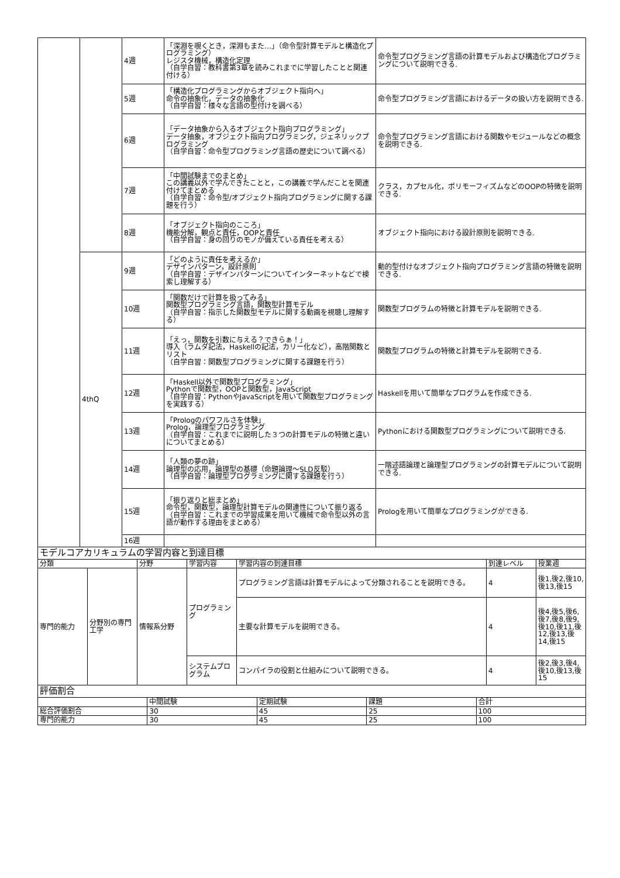| | | 4週 | 「深淵を覗くとき，深淵もまた…」（命令型計算モデルと構造化プログラミング） レジスタ機械，構造化定理 （自学自習：教科書第3章を読みこれまでに学習したことと関連付ける） | 命令型プログラミング言語の計算モデルおよび構造化プログラミングについて説明できる. |
| | | 5週 | 「構造化プログラミングからオブジェクト指向へ」 命令の抽象化，データの抽象化 （自学自習：様々な言語の型付けを調べる） | 命令型プログラミング言語におけるデータの扱い方を説明できる. |
| | | 6週 | 「データ抽象から入るオブジェクト指向プログラミング」 データ抽象，オブジェクト指向プログラミング，ジェネリックプログラミング （自学自習：命令型プログラミング言語の歴史について調べる） | 命令型プログラミング言語における関数やモジュールなどの概念を説明できる. |
| | | 7週 | 「中間試験までのまとめ」 この講義以外で学んできたことと，この講義で学んだことを関連付けてまとめる （自学自習：命令型/オブジェクト指向プログラミングに関する課題を行う） | クラス，カプセル化，ポリモーフィズムなどのOOPの特徴を説明できる. |
| | | 8週 | 「オブジェクト指向のこころ」 機能分解，観点と責任，OOPと責任 （自学自習：身の回りのモノが備えている責任を考える） | オブジェクト指向における設計原則を説明できる. |
| | 4thQ | 9週 | 「どのように責任を考えるか」 デザインパターン，設計原則 （自学自習：デザインパターンについてインターネットなどで検索し理解する） | 動的型付けなオブジェクト指向プログラミング言語の特徴を説明できる. |
| | | 10週 | 「関数だけで計算を扱ってみる」 関数型プログラミング言語，関数型計算モデル （自学自習：指示した関数型モデルに関する動画を視聴し理解する） | 関数型プログラムの特徴と計算モデルを説明できる. |
| | | 11週 | 「えっ，関数を引数に与える？できらぁ！」 導入（ラムダ記法，Haskellの記法，カリー化など），高階関数とリスト （自学自習：関数型プログラミングに関する課題を行う） | 関数型プログラムの特徴と計算モデルを説明できる. |
| | | 12週 | 「Haskell以外で関数型プログラミング」 Pythonで関数型，OOPと関数型，JavaScript （自学自習：PythonやJavaScriptを用いて関数型プログラミングを実践する） | Haskellを用いて簡単なプログラムを作成できる. |
| | | 13週 | 「Prologのパワフルさを体験」 Prolog，論理型プログラミング （自学自習：これまでに説明した３つの計算モデルの特徴と違いについてまとめる） | Pythonにおける関数型プログラミングについて説明できる. |
| | | 14週 | 「人類の夢の跡」 論理型の応用，論理型の基礎（命題論理～SLD反駁） （自学自習：論理型プログラミングに関する課題を行う） | 一階述語論理と論理型プログラミングの計算モデルについて説明できる. |
| | | 15週 | 「振り返りと総まとめ」 命令型，関数型，論理型計算モデルの関連性について振り返る （自学自習：これまでの学習成果を用いて機械で命令型以外の言語が動作する理由をまとめる） | Prologを用いて簡単なプログラミングができる. |
| | | 16週 | | |
| モデルコアカリキュラムの学習内容と到達目標 | | | | | | |
| 分類 | | 分野 | 学習内容 | 学習内容の到達目標 | 到達レベル | 授業週 |
| 専門的能力 | 分野別の専門工学 | 情報系分野 | プログラミング | プログラミング言語は計算モデルによって分類されることを説明できる。 | 4 | 後1,後2,後10,後13,後15 |
| | | | | 主要な計算モデルを説明できる。 | 4 | 後4,後5,後6,後7,後8,後9,後10,後11,後12,後13,後14,後15 |
| | | | システムプログラム | コンパイラの役割と仕組みについて説明できる。 | 4 | 後2,後3,後4,後10,後13,後15 |
| 評価割合 | | | | |
| | 中間試験 | 定期試験 | 課題 | 合計 |
| 総合評価割合 | 30 | 45 | 25 | 100 |
| 専門的能力 | 30 | 45 | 25 | 100 |